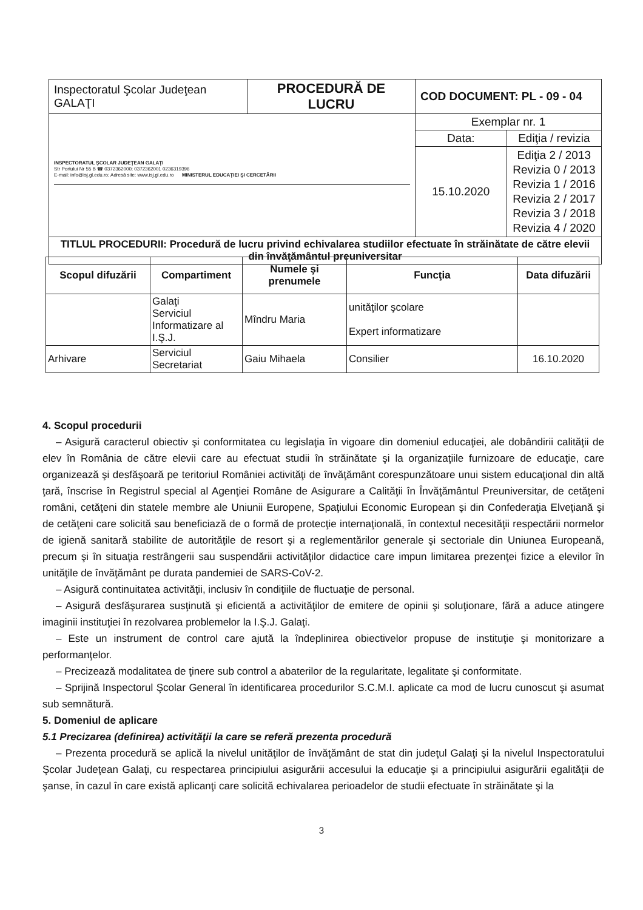| Inspectoratul Şcolar Judeţean GALAŢI | PROCEDURĂ DE LUCRU | COD DOCUMENT: PL - 09 - 04 | |
| INSPECTORATUL ŞCOLAR JUDEŢEAN GALAŢI Str Portului Nr 55 B ☎ 0372362000; 0372362001 0236319396 E-mail: info@isj.gl.edu.ro; Adresă site: www.isj.gl.edu.ro MINISTERUL EDUCAŢIEI ŞI CERCETĂRII | | Exemplar nr. 1 | |
| | | Data: | Ediţia / revizia |
| | | 15.10.2020 | Ediţia 2 / 2013 Revizia 0 / 2013 Revizia 1 / 2016 Revizia 2 / 2017 Revizia 3 / 2018 Revizia 4 / 2020 |
| TITLUL PROCEDURII: Procedură de lucru privind echivalarea studiilor efectuate în străinătate de către elevii din învăţământul preuniversitar | | | |
| Scopul difuzării | Compartiment | Numele şi prenumele | Funcţia | Data difuzării |
| --- | --- | --- | --- | --- |
| | Galaţi Serviciul Informatizare al I.Ş.J. | Mîndru Maria | unităţilor şcolare Expert informatizare | |
| Arhivare | Serviciul Secretariat | Gaiu Mihaela | Consilier | 16.10.2020 |
4. Scopul procedurii
– Asigură caracterul obiectiv şi conformitatea cu legislaţia în vigoare din domeniul educaţiei, ale dobândirii calităţii de elev în România de către elevii care au efectuat studii în străinătate şi la organizaţiile furnizoare de educaţie, care organizează şi desfăşoară pe teritoriul României activităţi de învăţământ corespunzătoare unui sistem educaţional din altă ţară, înscrise în Registrul special al Agenţiei Române de Asigurare a Calităţii în Învăţământul Preuniversitar, de cetăţeni români, cetăţeni din statele membre ale Uniunii Europene, Spaţiului Economic European şi din Confederaţia Elveţiană şi de cetăţeni care solicită sau beneficiază de o formă de protecţie internaţională, în contextul necesităţii respectării normelor de igienă sanitară stabilite de autorităţile de resort şi a reglementărilor generale şi sectoriale din Uniunea Europeană, precum şi în situaţia restrângerii sau suspendării activităţilor didactice care impun limitarea prezenţei fizice a elevilor în unităţile de învăţământ pe durata pandemiei de SARS-CoV-2.
– Asigură continuitatea activităţii, inclusiv în condiţiile de fluctuaţie de personal.
– Asigură desfăşurarea susţinută şi eficientă a activităţilor de emitere de opinii şi soluţionare, fără a aduce atingere imaginii instituţiei în rezolvarea problemelor la I.Ş.J. Galaţi.
– Este un instrument de control care ajută la îndeplinirea obiectivelor propuse de instituţie şi monitorizare a performanţelor.
– Precizează modalitatea de ţinere sub control a abaterilor de la regularitate, legalitate şi conformitate.
– Sprijină Inspectorul Şcolar General în identificarea procedurilor S.C.M.I. aplicate ca mod de lucru cunoscut şi asumat sub semnătură.
5. Domeniul de aplicare
5.1 Precizarea (definirea) activităţii la care se referă prezenta procedură
– Prezenta procedură se aplică la nivelul unităţilor de învăţământ de stat din judeţul Galaţi şi la nivelul Inspectoratului Şcolar Judeţean Galaţi, cu respectarea principiului asigurării accesului la educaţie şi a principiului asigurării egalităţii de şanse, în cazul în care există aplicanţi care solicită echivalarea perioadelor de studii efectuate în străinătate şi la
3